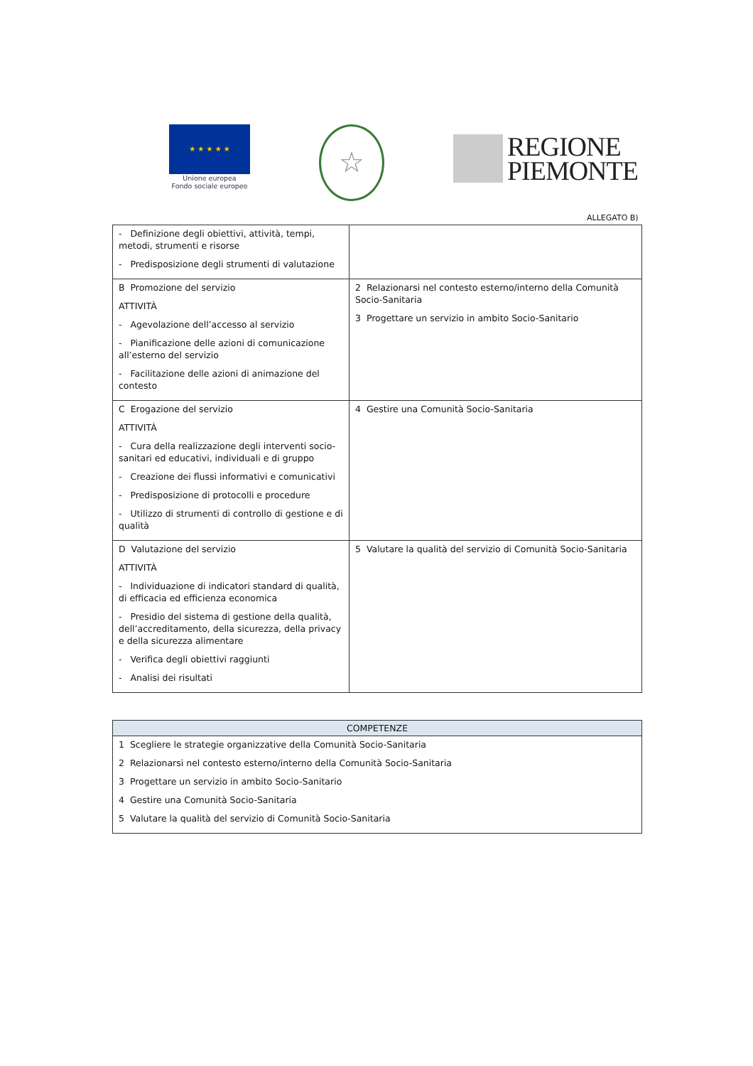★ ★ ★ ★ ★
Unione europea
Fondo sociale europeo
☆
REGIONE
PIEMONTE
ALLEGATO B)
| - Definizione degli obiettivi, attività, tempi, metodi, strumenti e risorse - Predisposizione degli strumenti di valutazione | |
| B Promozione del servizio ATTIVITÀ - Agevolazione dell’accesso al servizio - Pianificazione delle azioni di comunicazione all’esterno del servizio - Facilitazione delle azioni di animazione del contesto | 2 Relazionarsi nel contesto esterno/interno della Comunità Socio-Sanitaria 3 Progettare un servizio in ambito Socio-Sanitario |
| C Erogazione del servizio ATTIVITÀ - Cura della realizzazione degli interventi socio-sanitari ed educativi, individuali e di gruppo - Creazione dei flussi informativi e comunicativi - Predisposizione di protocolli e procedure - Utilizzo di strumenti di controllo di gestione e di qualità | 4 Gestire una Comunità Socio-Sanitaria |
| D Valutazione del servizio ATTIVITÀ - Individuazione di indicatori standard di qualità, di efficacia ed efficienza economica - Presidio del sistema di gestione della qualità, dell’accreditamento, della sicurezza, della privacy e della sicurezza alimentare - Verifica degli obiettivi raggiunti - Analisi dei risultati | 5 Valutare la qualità del servizio di Comunità Socio-Sanitaria |
| COMPETENZE |
| --- |
| 1 Scegliere le strategie organizzative della Comunità Socio-Sanitaria 2 Relazionarsi nel contesto esterno/interno della Comunità Socio-Sanitaria 3 Progettare un servizio in ambito Socio-Sanitario 4 Gestire una Comunità Socio-Sanitaria 5 Valutare la qualità del servizio di Comunità Socio-Sanitaria |